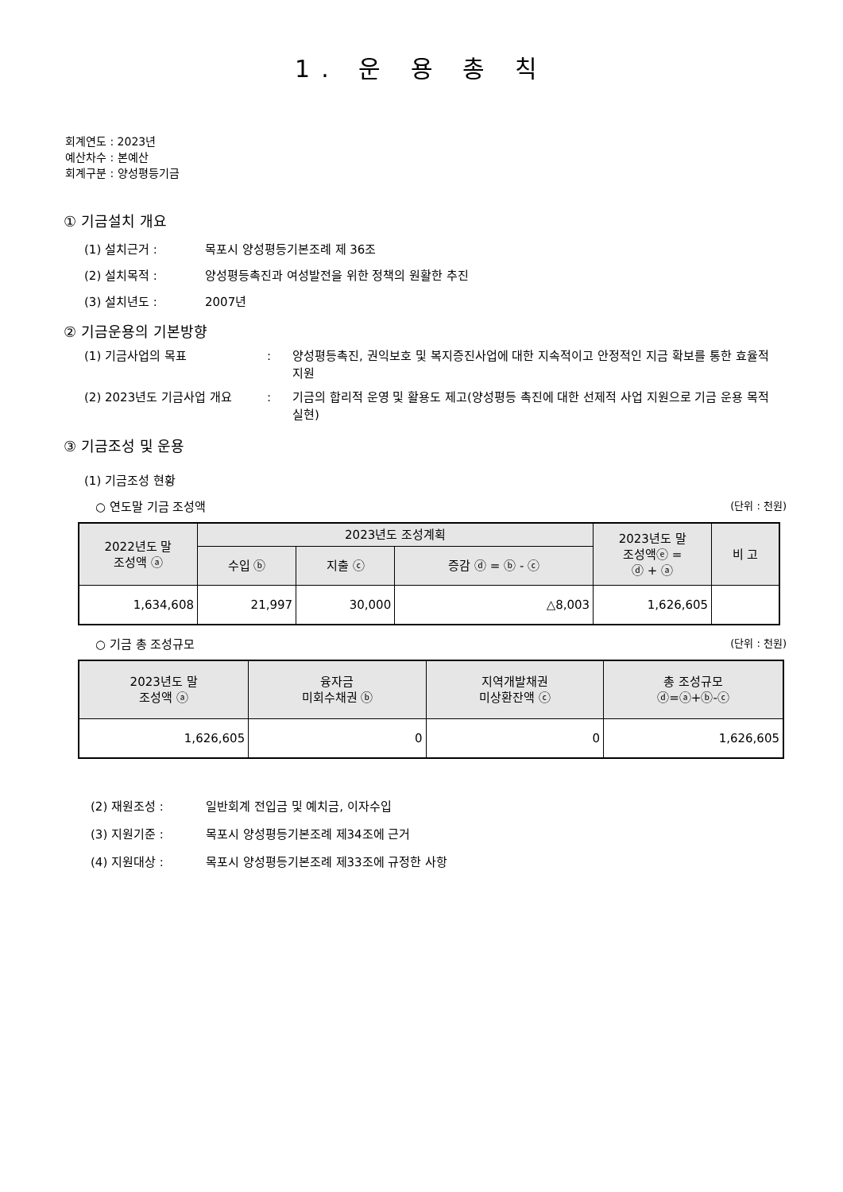1. 운 용 총 칙
회계연도 : 2023년
예산차수 : 본예산
회계구분 : 양성평등기금
① 기금설치 개요
(1) 설치근거 : 목포시 양성평등기본조례 제 36조
(2) 설치목적 : 양성평등촉진과 여성발전을 위한 정책의 원활한 추진
(3) 설치년도 : 2007년
② 기금운용의 기본방향
(1) 기금사업의 목표: 양성평등촉진, 권익보호 및 복지증진사업에 대한 지속적이고 안정적인 지금 확보를 통한 효율적 지원
(2) 2023년도 기금사업 개요: 기금의 합리적 운영 및 활용도 제고(양성평등 촉진에 대한 선제적 사업 지원으로 기금 운용 목적 실현)
③ 기금조성 및 운용
(1) 기금조성 현황
○ 연도말 기금 조성액 (단위 : 천원)
| 2022년도 말 조성액 ⓐ | 2023년도 조성계획 | | | 2023년도 말 조성액ⓔ = ⓓ + ⓐ | 비 고 |
| --- | --- | --- | --- | --- | --- |
| | 수입 ⓑ | 지출 ⓒ | 증감 ⓓ = ⓑ - ⓒ | | |
| 1,634,608 | 21,997 | 30,000 | △8,003 | 1,626,605 | |
○ 기금 총 조성규모 (단위 : 천원)
| 2023년도 말 조성액 ⓐ | 융자금 미회수채권 ⓑ | 지역개발채권 미상환잔액 ⓒ | 총 조성규모 ⓓ=ⓐ+ⓑ-ⓒ |
| --- | --- | --- | --- |
| 1,626,605 | 0 | 0 | 1,626,605 |
(2) 재원조성 : 일반회계 전입금 및 예치금, 이자수입
(3) 지원기준 : 목포시 양성평등기본조례 제34조에 근거
(4) 지원대상 : 목포시 양성평등기본조례 제33조에 규정한 사항